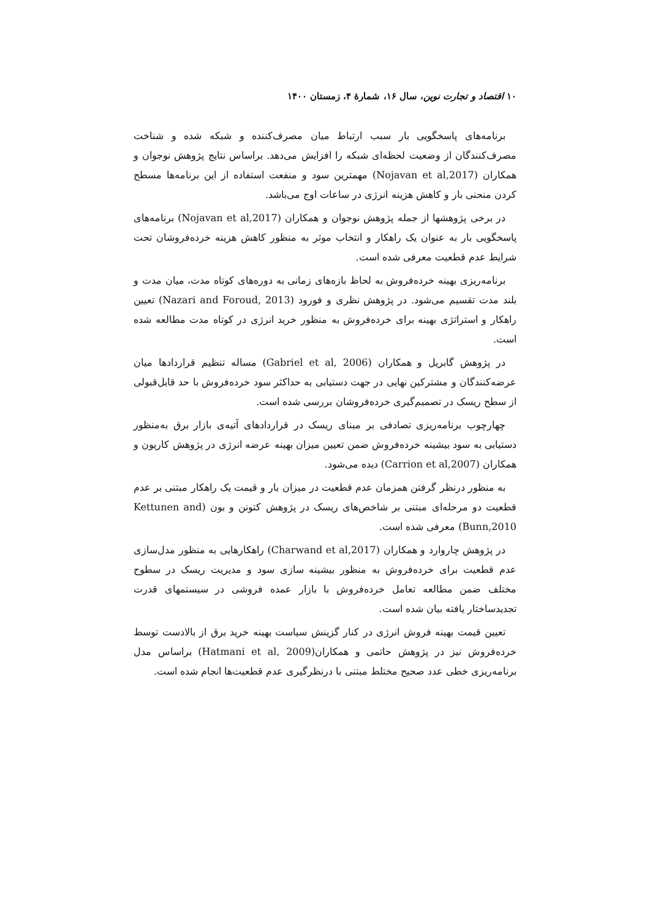۱۰ اقتصاد و تجارت نوین، سال ۱۶، شمارهٔ ۴، زمستان ۱۴۰۰
برنامه‌های پاسخگویی بار سبب ارتباط میان مصرف‌کننده و شبکه شده و شناخت مصرف‌کنندگان از وضعیت لحظه‌ای شبکه را افزایش می‌دهد. براساس نتایج پژوهش نوجوان و همکاران (Nojavan et al,2017) مهمترین سود و منفعت استفاده از این برنامه‌ها مسطح کردن منحنی بار و کاهش هزینه انرژی در ساعات اوج می‌باشد.
در برخی پژوهشها از جمله پژوهش نوجوان و همکاران (Nojavan et al,2017) برنامه‌های پاسخگویی بار به عنوان یک راهکار و انتخاب موثر به منظور کاهش هزینه خرده‌فروشان تحت شرایط عدم قطعیت معرفی شده است.
برنامه‌ریزی بهینه خرده‌فروش به لحاظ بازه‌های زمانی به دوره‌های کوتاه مدت، میان مدت و بلند مدت تقسیم می‌شود. در پژوهش نظری و فورود (Nazari and Foroud, 2013) تعیین راهکار و استراتژی بهینه برای خرده‌فروش به منظور خرید انرژی در کوتاه مدت مطالعه شده است.
در پژوهش گابریل و همکاران (Gabriel et al, 2006) مساله تنظیم قراردادها میان عرضه‌کنندگان و مشترکین نهایی در جهت دستیابی به حداکثر سود خرده‌فروش با حد قابل‌قبولی از سطح ریسک در تصمیم‌گیری خرده‌فروشان بررسی شده است.
چهارچوب برنامه‌ریزی تصادفی بر مبنای ریسک در قراردادهای آتیه‌ی بازار برق به‌منظور دستیابی به سود بیشینه خرده‌فروش ضمن تعیین میزان بهینه عرضه انرژی در پژوهش کاریون و همکاران (Carrion et al,2007) دیده می‌شود.
به منظور درنظر گرفتن همزمان عدم قطعیت در میزان بار و قیمت یک راهکار مبتنی بر عدم قطعیت دو مرحله‌ای مبتنی بر شاخص‌های ریسک در پژوهش کتونن و بون (Kettunen and Bunn,2010) معرفی شده است.
در پژوهش چاروارد و همکاران (Charwand et al,2017) راهکارهایی به منظور مدل‌سازی عدم قطعیت برای خرده‌فروش به منظور بیشینه سازی سود و مدیریت ریسک در سطوح مختلف ضمن مطالعه تعامل خرده‌فروش با بازار عمده فروشی در سیستمهای قدرت تجدیدساختار یافته بیان شده است.
تعیین قیمت بهینه فروش انرژی در کنار گزینش سیاست بهینه خرید برق از بالادست توسط خرده‌فروش نیز در پژوهش حاتمی و همکاران(Hatmani et al, 2009) براساس مدل برنامه‌ریزی خطی عدد صحیح مختلط مبتنی با درنظرگیری عدم قطعیت‌ها انجام شده است.